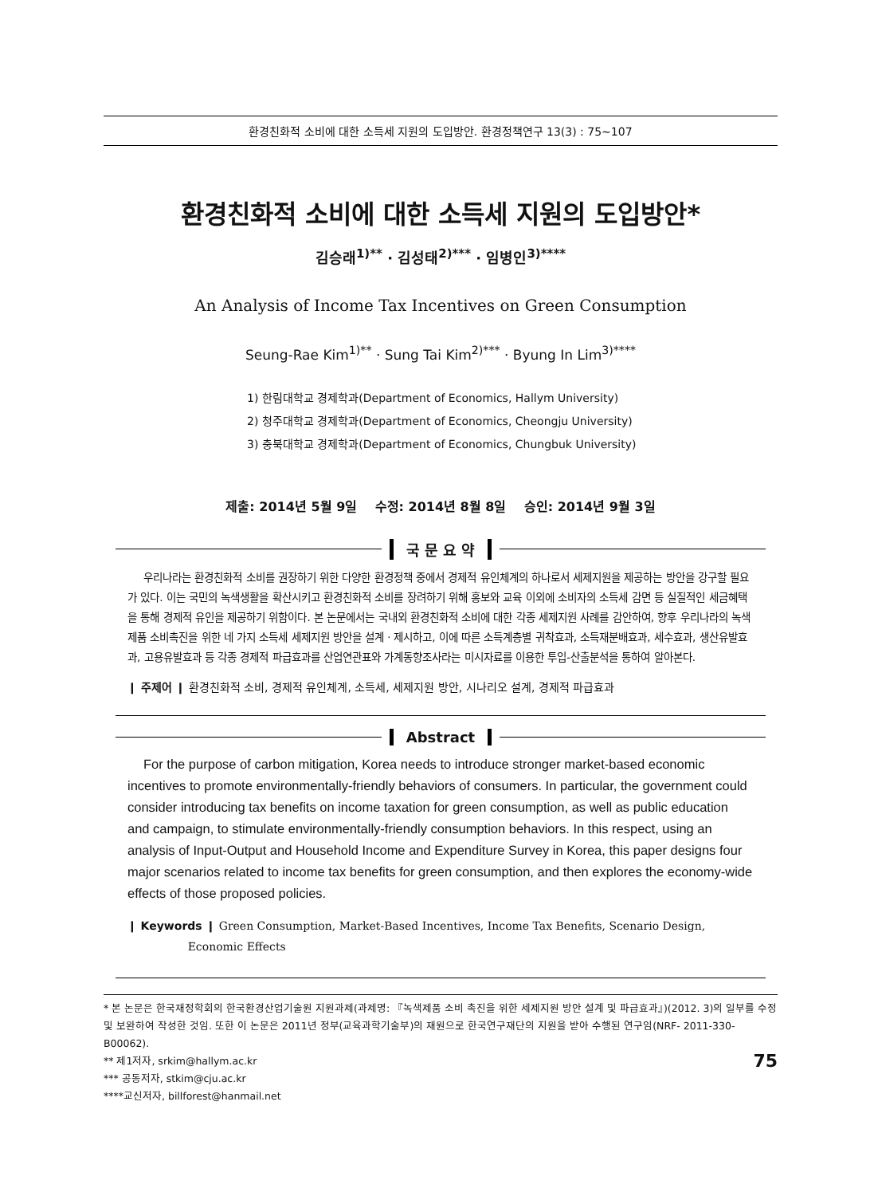환경친화적 소비에 대한 소득세 지원의 도입방안. 환경정책연구 13(3) : 75∼107
환경친화적 소비에 대한 소득세 지원의 도입방안*
김승래<sup>1)**</sup> · 김성태<sup>2)***</sup> · 임병인<sup>3)****</sup>
An Analysis of Income Tax Incentives on Green Consumption
Seung-Rae Kim<sup>1)**</sup> · Sung Tai Kim<sup>2)***</sup> · Byung In Lim<sup>3)****</sup>
1) 한림대학교 경제학과(Department of Economics, Hallym University)
2) 청주대학교 경제학과(Department of Economics, Cheongju University)
3) 충북대학교 경제학과(Department of Economics, Chungbuk University)
제출: 2014년 5월 9일 수정: 2014년 8월 8일 승인: 2014년 9월 3일
국 문 요 약
우리나라는 환경친화적 소비를 권장하기 위한 다양한 환경정책 중에서 경제적 유인체계의 하나로서 세제지원을 제공하는 방안을 강구할 필요가 있다. 이는 국민의 녹색생활을 확산시키고 환경친화적 소비를 장려하기 위해 홍보와 교육 이외에 소비자의 소득세 감면 등 실질적인 세금혜택을 통해 경제적 유인을 제공하기 위함이다. 본 논문에서는 국내외 환경친화적 소비에 대한 각종 세제지원 사례를 감안하여, 향후 우리나라의 녹색제품 소비촉진을 위한 네 가지 소득세 세제지원 방안을 설계ㆍ제시하고, 이에 따른 소득계층별 귀착효과, 소득재분배효과, 세수효과, 생산유발효과, 고용유발효과 등 각종 경제적 파급효과를 산업연관표와 가계동향조사라는 미시자료를 이용한 투입-산출분석을 통하여 알아본다.
❙ 주제어 ❙ 환경친화적 소비, 경제적 유인체계, 소득세, 세제지원 방안, 시나리오 설계, 경제적 파급효과
Abstract
For the purpose of carbon mitigation, Korea needs to introduce stronger market-based economic incentives to promote environmentally-friendly behaviors of consumers. In particular, the government could consider introducing tax benefits on income taxation for green consumption, as well as public education and campaign, to stimulate environmentally-friendly consumption behaviors. In this respect, using an analysis of Input-Output and Household Income and Expenditure Survey in Korea, this paper designs four major scenarios related to income tax benefits for green consumption, and then explores the economy-wide effects of those proposed policies.
❙ Keywords ❙ Green Consumption, Market-Based Incentives, Income Tax Benefits, Scenario Design,
Economic Effects
* 본 논문은 한국재정학회의 한국환경산업기술원 지원과제(과제명: 『녹색제품 소비 촉진을 위한 세제지원 방안 설계 및 파급효과』)(2012. 3)의 일부를 수정 및 보완하여 작성한 것임. 또한 이 논문은 2011년 정부(교육과학기술부)의 재원으로 한국연구재단의 지원을 받아 수행된 연구임(NRF- 2011-330-B00062).
75 ** 제1저자, srkim@hallym.ac.kr
*** 공동저자, stkim@cju.ac.kr
****교신저자, billforest@hanmail.net